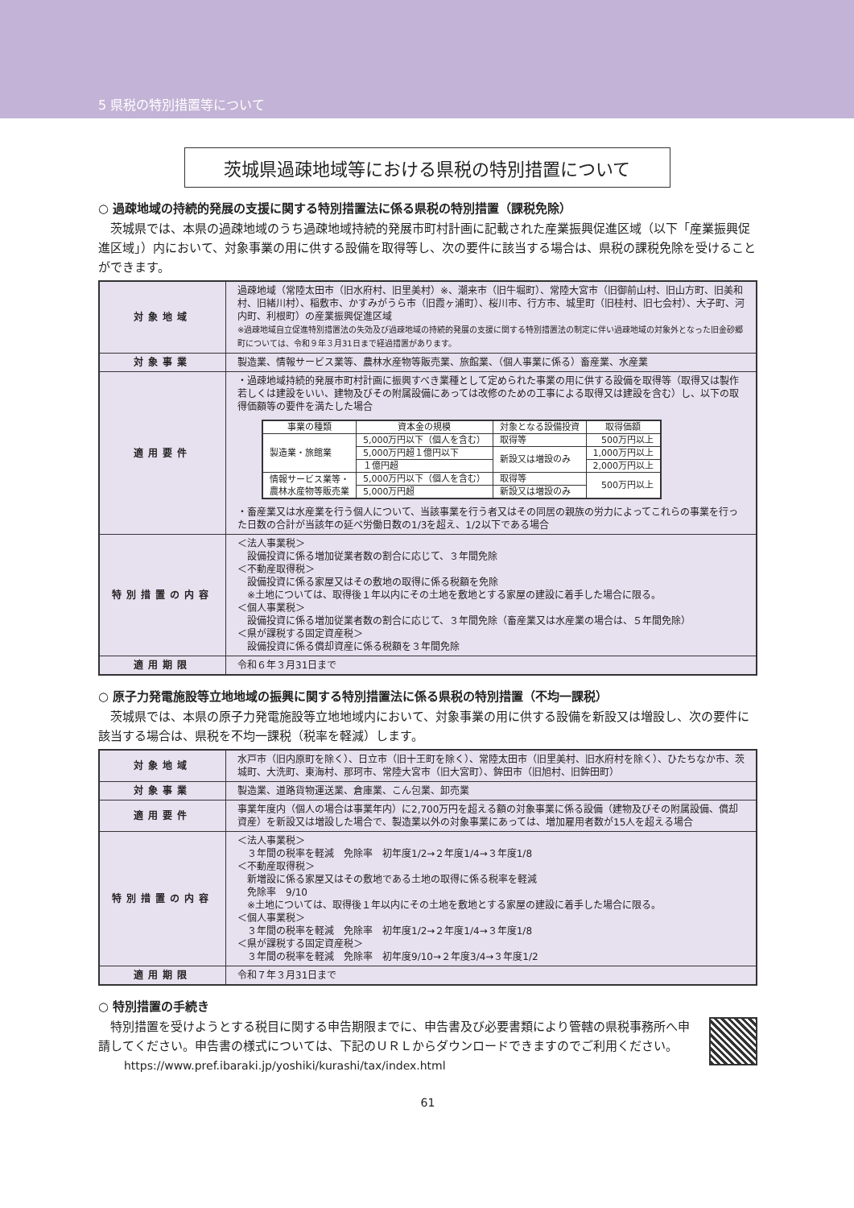5 県税の特別措置等について
茨城県過疎地域等における県税の特別措置について
○ 過疎地域の持続的発展の支援に関する特別措置法に係る県税の特別措置（課税免除）
茨城県では、本県の過疎地域のうち過疎地域持続的発展市町村計画に記載された産業振興促進区域（以下「産業振興促進区域」）内において、対象事業の用に供する設備を取得等し、次の要件に該当する場合は、県税の課税免除を受けることができます。
| 対象地域 | 過疎地域（常陸太田市（旧水府村、旧里美村）※、潮来市（旧牛堀町）、常陸大宮市（旧御前山村、旧山方町、旧美和村、旧緒川村）、稲敷市、かすみがうら市（旧霞ヶ浦町）、桜川市、行方市、城里町（旧桂村、旧七会村）、大子町、河内町、利根町）の産業振興促進区域 ※過疎地域自立促進特別措置法の失効及び過疎地域の持続的発展の支援に関する特別措置法の制定に伴い過疎地域の対象外となった旧金砂郷町については、令和９年３月31日まで経過措置があります。 |
| 対象事業 | 製造業、情報サービス業等、農林水産物等販売業、旅館業、（個人事業に係る）畜産業、水産業 |
| 適用要件 | ・過疎地域持続的発展市町村計画に振興すべき業種として定められた事業の用に供する設備を取得等（取得又は製作若しくは建設をいい、建物及びその附属設備にあっては改修のための工事による取得又は建設を含む）し、以下の取得価額等の要件を満たした場合 / 事業の種類 / 資本金の規模 / 対象となる設備投資 / 取得価額 / / --- / --- / --- / --- / / 製造業・旅館業 / 5,000万円以下（個人を含む） / 取得等 / 500万円以上 / / / 5,000万円超１億円以下 / 新設又は増設のみ / 1,000万円以上 / / / １億円超 / / 2,000万円以上 / / 情報サービス業等・ 農林水産物等販売業 / 5,000万円以下（個人を含む） / 取得等 / 500万円以上 / / / 5,000万円超 / 新設又は増設のみ / / ・畜産業又は水産業を行う個人について、当該事業を行う者又はその同居の親族の労力によってこれらの事業を行った日数の合計が当該年の延べ労働日数の1/3を超え、1/2以下である場合 |
| 特別措置の内容 | ＜法人事業税＞ 設備投資に係る増加従業者数の割合に応じて、３年間免除 ＜不動産取得税＞ 設備投資に係る家屋又はその敷地の取得に係る税額を免除 ※土地については、取得後１年以内にその土地を敷地とする家屋の建設に着手した場合に限る。 ＜個人事業税＞ 設備投資に係る増加従業者数の割合に応じて、３年間免除（畜産業又は水産業の場合は、５年間免除） ＜県が課税する固定資産税＞ 設備投資に係る償却資産に係る税額を３年間免除 |
| 適用期限 | 令和６年３月31日まで |
○ 原子力発電施設等立地地域の振興に関する特別措置法に係る県税の特別措置（不均一課税）
茨城県では、本県の原子力発電施設等立地地域内において、対象事業の用に供する設備を新設又は増設し、次の要件に該当する場合は、県税を不均一課税（税率を軽減）します。
| 対象地域 | 水戸市（旧内原町を除く）、日立市（旧十王町を除く）、常陸太田市（旧里美村、旧水府村を除く）、ひたちなか市、茨城町、大洗町、東海村、那珂市、常陸大宮市（旧大宮町）、鉾田市（旧旭村、旧鉾田町） |
| 対象事業 | 製造業、道路貨物運送業、倉庫業、こん包業、卸売業 |
| 適用要件 | 事業年度内（個人の場合は事業年内）に2,700万円を超える額の対象事業に係る設備（建物及びその附属設備、償却資産）を新設又は増設した場合で、製造業以外の対象事業にあっては、増加雇用者数が15人を超える場合 |
| 特別措置の内容 | ＜法人事業税＞ ３年間の税率を軽減 免除率 初年度1/2→２年度1/4→３年度1/8 ＜不動産取得税＞ 新増設に係る家屋又はその敷地である土地の取得に係る税率を軽減 免除率 9/10 ※土地については、取得後１年以内にその土地を敷地とする家屋の建設に着手した場合に限る。 ＜個人事業税＞ ３年間の税率を軽減 免除率 初年度1/2→２年度1/4→３年度1/8 ＜県が課税する固定資産税＞ ３年間の税率を軽減 免除率 初年度9/10→２年度3/4→３年度1/2 |
| 適用期限 | 令和７年３月31日まで |
○ 特別措置の手続き
特別措置を受けようとする税目に関する申告期限までに、申告書及び必要書類により管轄の県税事務所へ申請してください。申告書の様式については、下記のＵＲＬからダウンロードできますのでご利用ください。
https://www.pref.ibaraki.jp/yoshiki/kurashi/tax/index.html
61